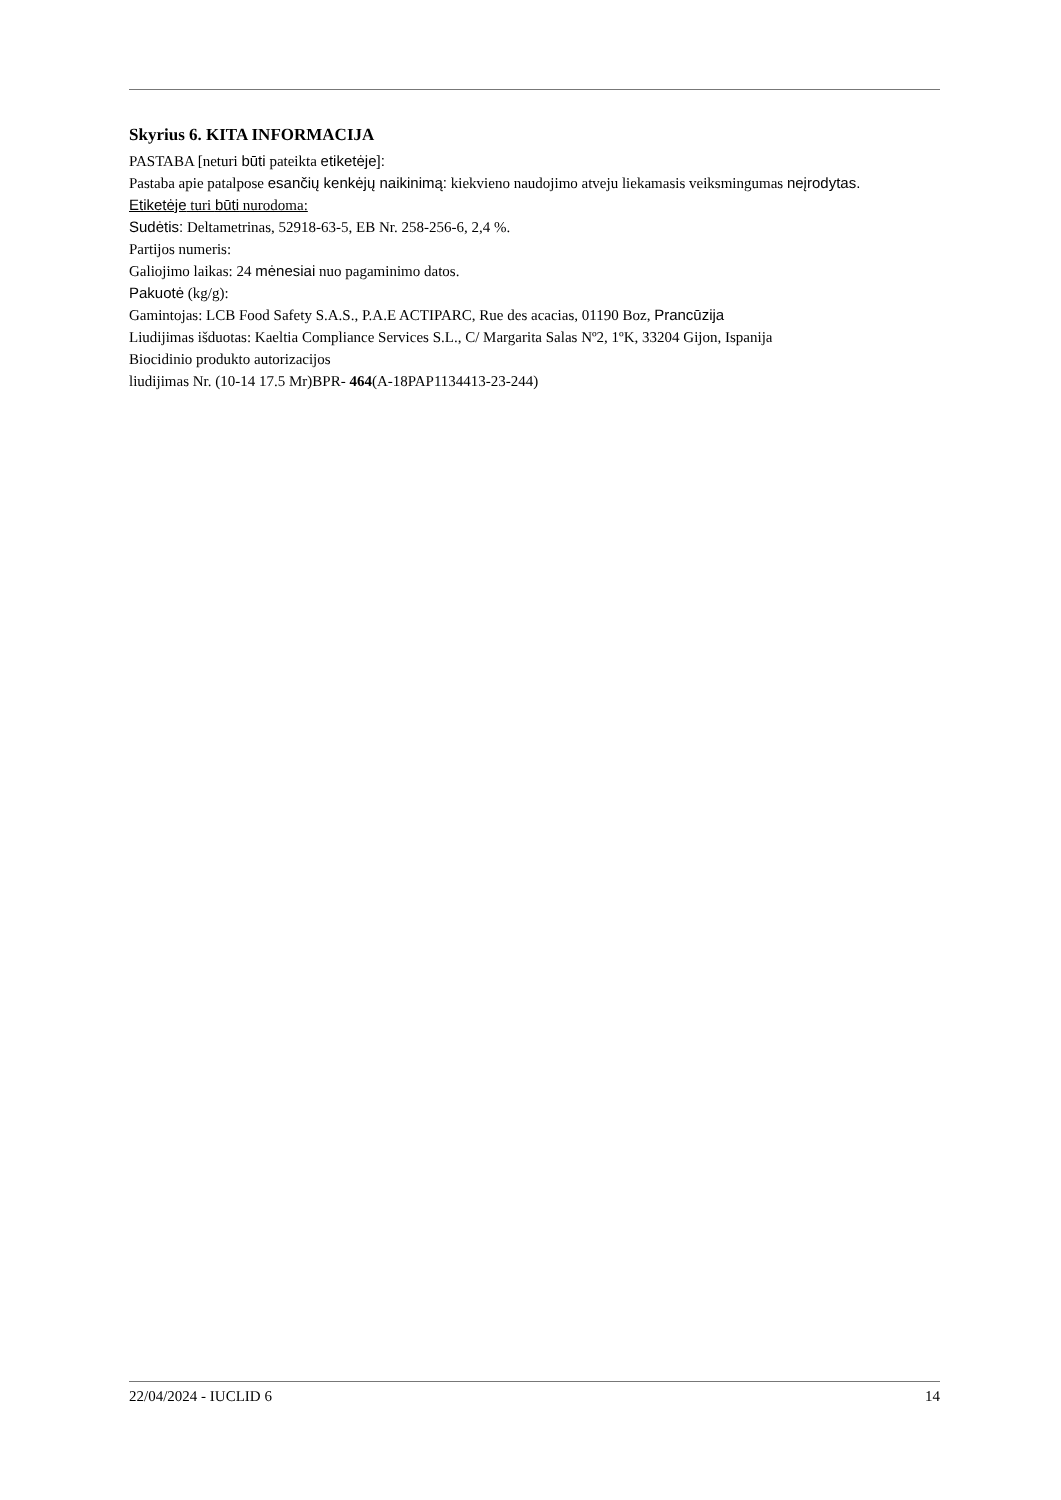Skyrius 6. KITA INFORMACIJA
PASTABA [neturi būti pateikta etiketėje]:
Pastaba apie patalpose esančių kenkėjų naikinimą: kiekvieno naudojimo atveju liekamasis veiksmingumas neįrodytas.
Etiketėje turi būti nurodoma:
Sudėtis: Deltametrinas, 52918-63-5, EB Nr. 258-256-6, 2,4 %.
Partijos numeris:
Galiojimo laikas: 24 mėnesiai nuo pagaminimo datos.
Pakuotė (kg/g):
Gamintojas: LCB Food Safety S.A.S., P.A.E ACTIPARC, Rue des acacias, 01190 Boz, Prancūzija
Liudijimas išduotas: Kaeltia Compliance Services S.L., C/ Margarita Salas Nº2, 1ºK, 33204 Gijon, Ispanija
Biocidinio produkto autorizacijos
liudijimas Nr. (10-14 17.5 Mr)BPR- 464(A-18PAP1134413-23-244)
22/04/2024 - IUCLID 6 14